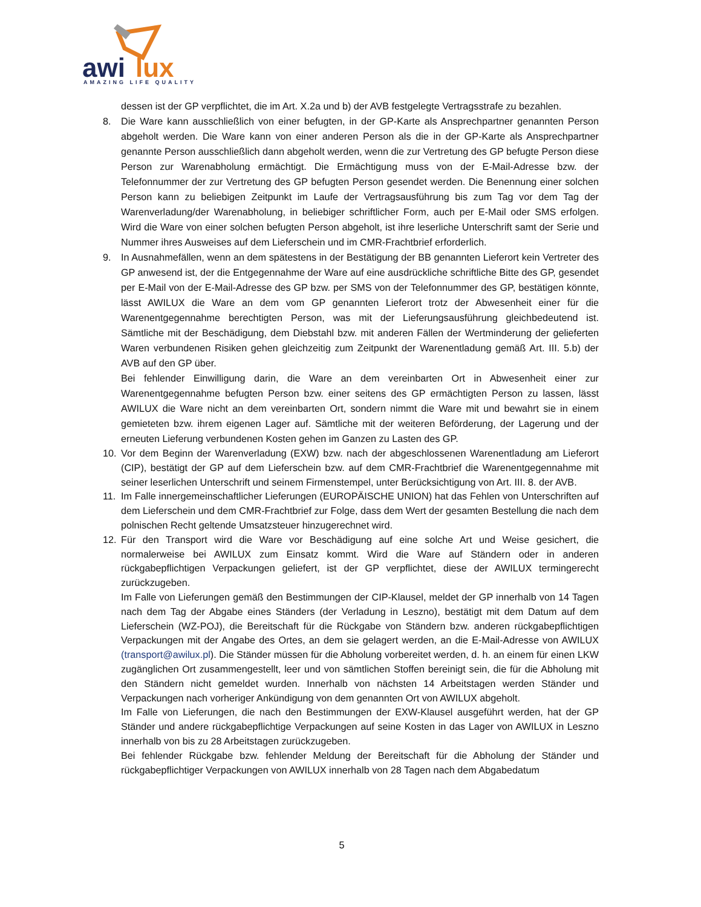awi
lux
AMAZING LIFE QUALITY
dessen ist der GP verpflichtet, die im Art. X.2a und b) der AVB festgelegte Vertragsstrafe zu bezahlen.
8. Die Ware kann ausschließlich von einer befugten, in der GP-Karte als Ansprechpartner genannten Person abgeholt werden. Die Ware kann von einer anderen Person als die in der GP-Karte als Ansprechpartner genannte Person ausschließlich dann abgeholt werden, wenn die zur Vertretung des GP befugte Person diese Person zur Warenabholung ermächtigt. Die Ermächtigung muss von der E-Mail-Adresse bzw. der Telefonnummer der zur Vertretung des GP befugten Person gesendet werden. Die Benennung einer solchen Person kann zu beliebigen Zeitpunkt im Laufe der Vertragsausführung bis zum Tag vor dem Tag der Warenverladung/der Warenabholung, in beliebiger schriftlicher Form, auch per E-Mail oder SMS erfolgen. Wird die Ware von einer solchen befugten Person abgeholt, ist ihre leserliche Unterschrift samt der Serie und Nummer ihres Ausweises auf dem Lieferschein und im CMR-Frachtbrief erforderlich.
9. In Ausnahmefällen, wenn an dem spätestens in der Bestätigung der BB genannten Lieferort kein Vertreter des GP anwesend ist, der die Entgegennahme der Ware auf eine ausdrückliche schriftliche Bitte des GP, gesendet per E-Mail von der E-Mail-Adresse des GP bzw. per SMS von der Telefonnummer des GP, bestätigen könnte, lässt AWILUX die Ware an dem vom GP genannten Lieferort trotz der Abwesenheit einer für die Warenentgegennahme berechtigten Person, was mit der Lieferungsausführung gleichbedeutend ist. Sämtliche mit der Beschädigung, dem Diebstahl bzw. mit anderen Fällen der Wertminderung der gelieferten Waren verbundenen Risiken gehen gleichzeitig zum Zeitpunkt der Warenentladung gemäß Art. III. 5.b) der AVB auf den GP über.
Bei fehlender Einwilligung darin, die Ware an dem vereinbarten Ort in Abwesenheit einer zur Warenentgegennahme befugten Person bzw. einer seitens des GP ermächtigten Person zu lassen, lässt AWILUX die Ware nicht an dem vereinbarten Ort, sondern nimmt die Ware mit und bewahrt sie in einem gemieteten bzw. ihrem eigenen Lager auf. Sämtliche mit der weiteren Beförderung, der Lagerung und der erneuten Lieferung verbundenen Kosten gehen im Ganzen zu Lasten des GP.
10. Vor dem Beginn der Warenverladung (EXW) bzw. nach der abgeschlossenen Warenentladung am Lieferort (CIP), bestätigt der GP auf dem Lieferschein bzw. auf dem CMR-Frachtbrief die Warenentgegennahme mit seiner leserlichen Unterschrift und seinem Firmenstempel, unter Berücksichtigung von Art. III. 8. der AVB.
11. Im Falle innergemeinschaftlicher Lieferungen (EUROPÄISCHE UNION) hat das Fehlen von Unterschriften auf dem Lieferschein und dem CMR-Frachtbrief zur Folge, dass dem Wert der gesamten Bestellung die nach dem polnischen Recht geltende Umsatzsteuer hinzugerechnet wird.
12. Für den Transport wird die Ware vor Beschädigung auf eine solche Art und Weise gesichert, die normalerweise bei AWILUX zum Einsatz kommt. Wird die Ware auf Ständern oder in anderen rückgabepflichtigen Verpackungen geliefert, ist der GP verpflichtet, diese der AWILUX termingerecht zurückzugeben.
Im Falle von Lieferungen gemäß den Bestimmungen der CIP-Klausel, meldet der GP innerhalb von 14 Tagen nach dem Tag der Abgabe eines Ständers (der Verladung in Leszno), bestätigt mit dem Datum auf dem Lieferschein (WZ-POJ), die Bereitschaft für die Rückgabe von Ständern bzw. anderen rückgabepflichtigen Verpackungen mit der Angabe des Ortes, an dem sie gelagert werden, an die E-Mail-Adresse von AWILUX (transport@awilux.pl). Die Ständer müssen für die Abholung vorbereitet werden, d. h. an einem für einen LKW zugänglichen Ort zusammengestellt, leer und von sämtlichen Stoffen bereinigt sein, die für die Abholung mit den Ständern nicht gemeldet wurden. Innerhalb von nächsten 14 Arbeitstagen werden Ständer und Verpackungen nach vorheriger Ankündigung von dem genannten Ort von AWILUX abgeholt.
Im Falle von Lieferungen, die nach den Bestimmungen der EXW-Klausel ausgeführt werden, hat der GP Ständer und andere rückgabepflichtige Verpackungen auf seine Kosten in das Lager von AWILUX in Leszno innerhalb von bis zu 28 Arbeitstagen zurückzugeben.
Bei fehlender Rückgabe bzw. fehlender Meldung der Bereitschaft für die Abholung der Ständer und rückgabepflichtiger Verpackungen von AWILUX innerhalb von 28 Tagen nach dem Abgabedatum
5